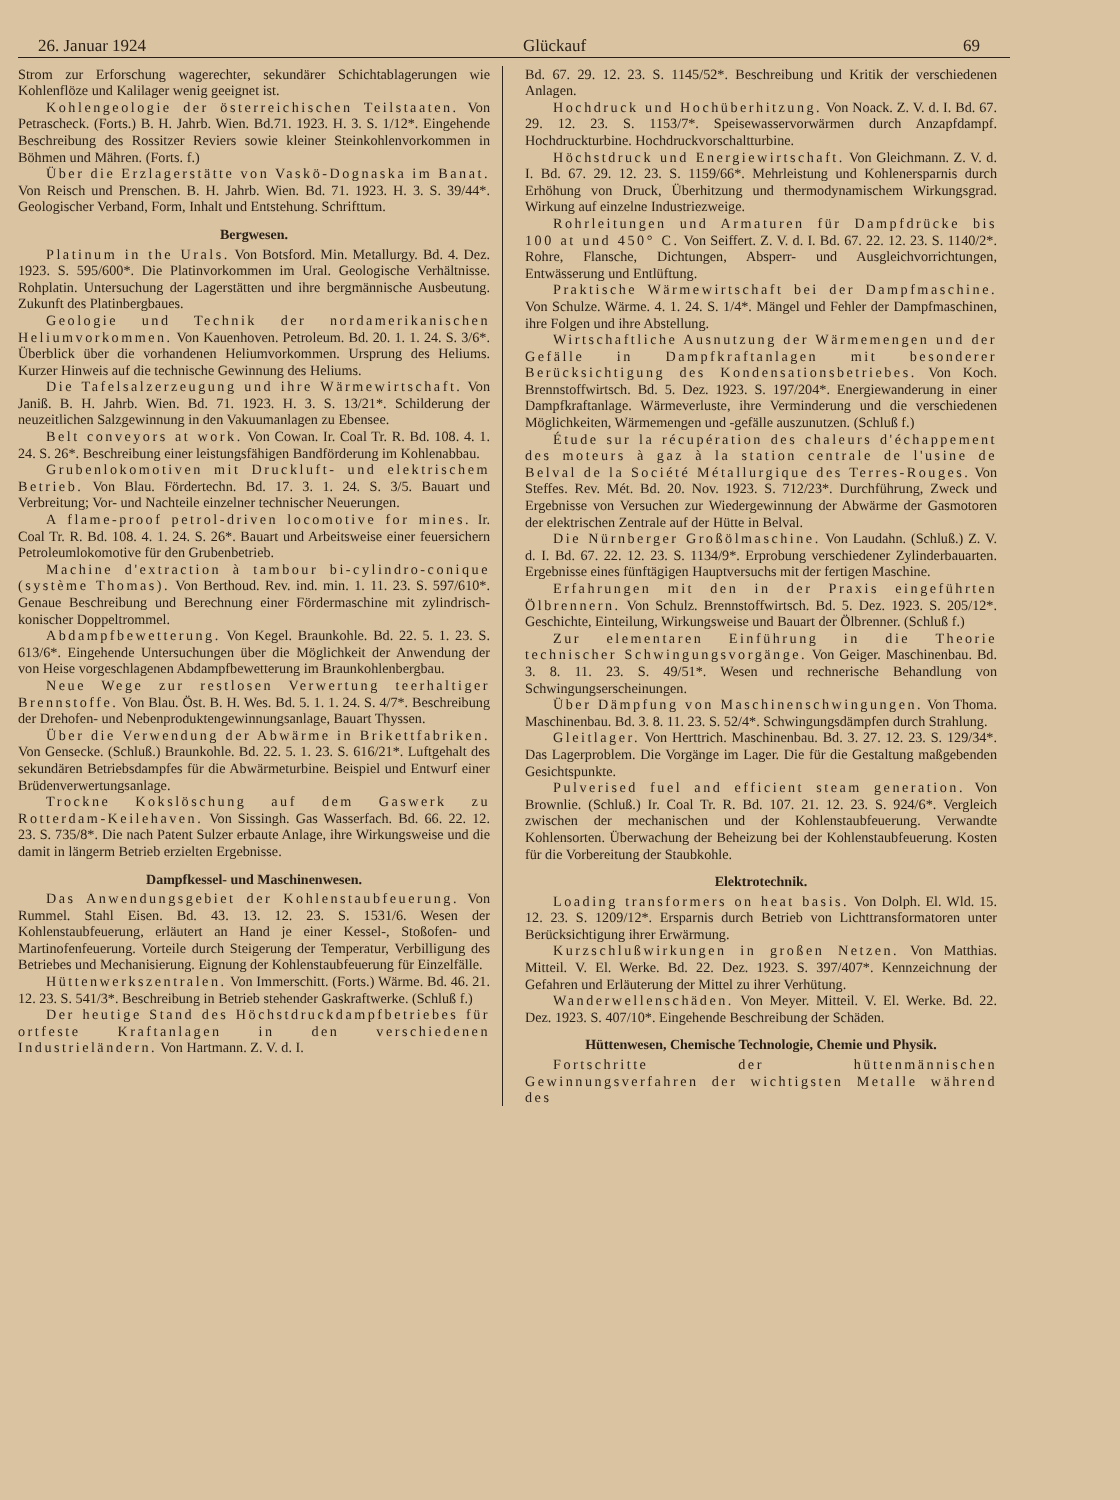26. Januar 1924 Glückauf 69
Strom zur Erforschung wagerechter, sekundärer Schichtablagerungen wie Kohlenflöze und Kalilager wenig geeignet ist.
Kohlengeologie der österreichischen Teilstaaten. Von Petrascheck. (Forts.) B. H. Jahrb. Wien. Bd.71. 1923. H. 3. S. 1/12*. Eingehende Beschreibung des Rossitzer Reviers sowie kleiner Steinkohlenvorkommen in Böhmen und Mähren. (Forts. f.)
Über die Erzlagerstätte von Vaskö-Dognaska im Banat. Von Reisch und Prenschen. B. H. Jahrb. Wien. Bd. 71. 1923. H. 3. S. 39/44*. Geologischer Verband, Form, Inhalt und Entstehung. Schrifttum.
Bergwesen.
Platinum in the Urals. Von Botsford. Min. Metallurgy. Bd. 4. Dez. 1923. S. 595/600*. Die Platinvorkommen im Ural. Geologische Verhältnisse. Rohplatin. Untersuchung der Lagerstätten und ihre bergmännische Ausbeutung. Zukunft des Platinbergbaues.
Geologie und Technik der nordamerikanischen Heliumvorkommen. Von Kauenhoven. Petroleum. Bd. 20. 1. 1. 24. S. 3/6*. Überblick über die vorhandenen Heliumvorkommen. Ursprung des Heliums. Kurzer Hinweis auf die technische Gewinnung des Heliums.
Die Tafelsalzerzeugung und ihre Wärmewirtschaft. Von Janiß. B. H. Jahrb. Wien. Bd. 71. 1923. H. 3. S. 13/21*. Schilderung der neuzeitlichen Salzgewinnung in den Vakuumanlagen zu Ebensee.
Belt conveyors at work. Von Cowan. Ir. Coal Tr. R. Bd. 108. 4. 1. 24. S. 26*. Beschreibung einer leistungsfähigen Bandförderung im Kohlenabbau.
Grubenlokomotiven mit Druckluft- und elektrischem Betrieb. Von Blau. Fördertechn. Bd. 17. 3. 1. 24. S. 3/5. Bauart und Verbreitung; Vor- und Nachteile einzelner technischer Neuerungen.
A flame-proof petrol-driven locomotive for mines. Ir. Coal Tr. R. Bd. 108. 4. 1. 24. S. 26*. Bauart und Arbeitsweise einer feuersichern Petroleumlokomotive für den Grubenbetrieb.
Machine d'extraction à tambour bi-cylindro-conique (système Thomas). Von Berthoud. Rev. ind. min. 1. 11. 23. S. 597/610*. Genaue Beschreibung und Berechnung einer Fördermaschine mit zylindrisch-konischer Doppeltrommel.
Abdampfbewetterung. Von Kegel. Braunkohle. Bd. 22. 5. 1. 23. S. 613/6*. Eingehende Untersuchungen über die Möglichkeit der Anwendung der von Heise vorgeschlagenen Abdampfbewetterung im Braunkohlenbergbau.
Neue Wege zur restlosen Verwertung teerhaltiger Brennstoffe. Von Blau. Öst. B. H. Wes. Bd. 5. 1. 1. 24. S. 4/7*. Beschreibung der Drehofen- und Nebenproduktengewinnungsanlage, Bauart Thyssen.
Über die Verwendung der Abwärme in Brikettfabriken. Von Gensecke. (Schluß.) Braunkohle. Bd. 22. 5. 1. 23. S. 616/21*. Luftgehalt des sekundären Betriebsdampfes für die Abwärmeturbine. Beispiel und Entwurf einer Brüdenverwertungsanlage.
Trockne Kokslöschung auf dem Gaswerk zu Rotterdam-Keilehaven. Von Sissingh. Gas Wasserfach. Bd. 66. 22. 12. 23. S. 735/8*. Die nach Patent Sulzer erbaute Anlage, ihre Wirkungsweise und die damit in längerm Betrieb erzielten Ergebnisse.
Dampfkessel- und Maschinenwesen.
Das Anwendungsgebiet der Kohlenstaubfeuerung. Von Rummel. Stahl Eisen. Bd. 43. 13. 12. 23. S. 1531/6. Wesen der Kohlenstaubfeuerung, erläutert an Hand je einer Kessel-, Stoßofen- und Martinofenfeuerung. Vorteile durch Steigerung der Temperatur, Verbilligung des Betriebes und Mechanisierung. Eignung der Kohlenstaubfeuerung für Einzelfälle.
Hüttenwerkszentralen. Von Immerschitt. (Forts.) Wärme. Bd. 46. 21. 12. 23. S. 541/3*. Beschreibung in Betrieb stehender Gaskraftwerke. (Schluß f.)
Der heutige Stand des Höchstdruckdampfbetriebes für ortfeste Kraftanlagen in den verschiedenen Industrieländern. Von Hartmann. Z. V. d. I.
Bd. 67. 29. 12. 23. S. 1145/52*. Beschreibung und Kritik der verschiedenen Anlagen.
Hochdruck und Hochüberhitzung. Von Noack. Z. V. d. I. Bd. 67. 29. 12. 23. S. 1153/7*. Speisewasservorwärmen durch Anzapfdampf. Hochdruckturbine. Hochdruckvorschaltturbine.
Höchstdruck und Energiewirtschaft. Von Gleichmann. Z. V. d. I. Bd. 67. 29. 12. 23. S. 1159/66*. Mehrleistung und Kohlenersparnis durch Erhöhung von Druck, Überhitzung und thermodynamischem Wirkungsgrad. Wirkung auf einzelne Industriezweige.
Rohrleitungen und Armaturen für Dampfdrücke bis 100 at und 450° C. Von Seiffert. Z. V. d. I. Bd. 67. 22. 12. 23. S. 1140/2*. Rohre, Flansche, Dichtungen, Absperr- und Ausgleichvorrichtungen, Entwässerung und Entlüftung.
Praktische Wärmewirtschaft bei der Dampfmaschine. Von Schulze. Wärme. 4. 1. 24. S. 1/4*. Mängel und Fehler der Dampfmaschinen, ihre Folgen und ihre Abstellung.
Wirtschaftliche Ausnutzung der Wärmemengen und der Gefälle in Dampfkraftanlagen mit besonderer Berücksichtigung des Kondensationsbetriebes. Von Koch. Brennstoffwirtsch. Bd. 5. Dez. 1923. S. 197/204*. Energiewanderung in einer Dampfkraftanlage. Wärmeverluste, ihre Verminderung und die verschiedenen Möglichkeiten, Wärmemengen und -gefälle auszunutzen. (Schluß f.)
Étude sur la récupération des chaleurs d'échappement des moteurs à gaz à la station centrale de l'usine de Belval de la Société Métallurgique des Terres-Rouges. Von Steffes. Rev. Mét. Bd. 20. Nov. 1923. S. 712/23*. Durchführung, Zweck und Ergebnisse von Versuchen zur Wiedergewinnung der Abwärme der Gasmotoren der elektrischen Zentrale auf der Hütte in Belval.
Die Nürnberger Großölmaschine. Von Laudahn. (Schluß.) Z. V. d. I. Bd. 67. 22. 12. 23. S. 1134/9*. Erprobung verschiedener Zylinderbauarten. Ergebnisse eines fünftägigen Hauptversuchs mit der fertigen Maschine.
Erfahrungen mit den in der Praxis eingeführten Ölbrennern. Von Schulz. Brennstoffwirtsch. Bd. 5. Dez. 1923. S. 205/12*. Geschichte, Einteilung, Wirkungsweise und Bauart der Ölbrenner. (Schluß f.)
Zur elementaren Einführung in die Theorie technischer Schwingungsvorgänge. Von Geiger. Maschinenbau. Bd. 3. 8. 11. 23. S. 49/51*. Wesen und rechnerische Behandlung von Schwingungserscheinungen.
Über Dämpfung von Maschinenschwingungen. Von Thoma. Maschinenbau. Bd. 3. 8. 11. 23. S. 52/4*. Schwingungsdämpfen durch Strahlung.
Gleitlager. Von Herttrich. Maschinenbau. Bd. 3. 27. 12. 23. S. 129/34*. Das Lagerproblem. Die Vorgänge im Lager. Die für die Gestaltung maßgebenden Gesichtspunkte.
Pulverised fuel and efficient steam generation. Von Brownlie. (Schluß.) Ir. Coal Tr. R. Bd. 107. 21. 12. 23. S. 924/6*. Vergleich zwischen der mechanischen und der Kohlenstaubfeuerung. Verwandte Kohlensorten. Überwachung der Beheizung bei der Kohlenstaubfeuerung. Kosten für die Vorbereitung der Staubkohle.
Elektrotechnik.
Loading transformers on heat basis. Von Dolph. El. Wld. 15. 12. 23. S. 1209/12*. Ersparnis durch Betrieb von Lichttransformatoren unter Berücksichtigung ihrer Erwärmung.
Kurzschlußwirkungen in großen Netzen. Von Matthias. Mitteil. V. El. Werke. Bd. 22. Dez. 1923. S. 397/407*. Kennzeichnung der Gefahren und Erläuterung der Mittel zu ihrer Verhütung.
Wanderwellenschäden. Von Meyer. Mitteil. V. El. Werke. Bd. 22. Dez. 1923. S. 407/10*. Eingehende Beschreibung der Schäden.
Hüttenwesen, Chemische Technologie, Chemie und Physik.
Fortschritte der hüttenmännischen Gewinnungsverfahren der wichtigsten Metalle während des